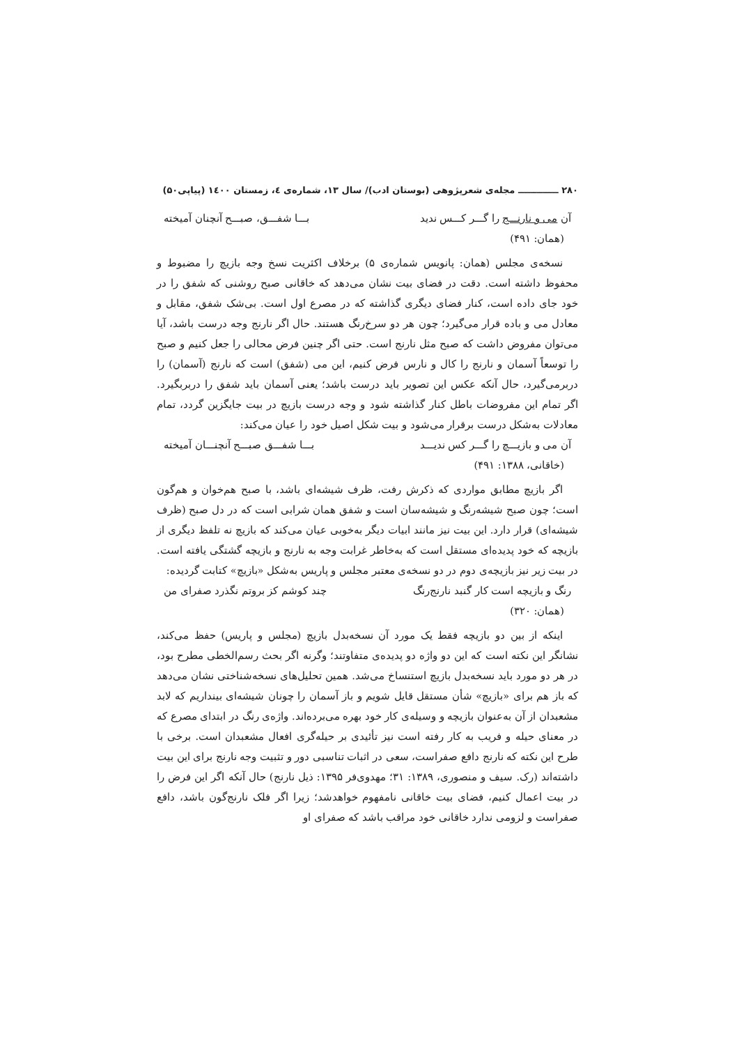۲۸۰ ـــــــــــــ مجله‌ی شعرپژوهی (بوستان ادب)/ سال ۱۳، شماره‌ی ٤، زمستان ۱٤۰۰ (پیاپی۵۰)
آن می و نارنـــج را گـــر کـــس ندید بـــا شفـــق، صبـــح آنچنان آمیخته
(همان: ۴۹۱)
نسخه‌ی مجلس (همان: پانویس شماره‌ی ۵) برخلاف اکثریت نسخ وجه بازیچ را مضبوط و محفوظ داشته است. دقت در فضای بیت نشان می‌دهد که خاقانی صبح روشنی که شفق را در خود جای داده است، کنار فضای دیگری گذاشته که در مصرع اول است. بی‌شک شفق، مقابل و معادل می و باده قرار می‌گیرد؛ چون هر دو سرخ‌رنگ هستند. حال اگر نارنج وجه درست باشد، آیا می‌توان مفروض داشت که صبح مثل نارنج است. حتی اگر چنین فرض محالی را جعل کنیم و صبح را توسعاً آسمان و نارنج را کال و نارس فرض کنیم، این می (شفق) است که نارنج (آسمان) را دربرمی‌گیرد، حال آنکه عکس این تصویر باید درست باشد؛ یعنی آسمان باید شفق را دربربگیرد. اگر تمام این مفروضات باطل کنار گذاشته شود و وجه درست بازیچ در بیت جایگزین گردد، تمام معادلات به‌شکل درست برقرار می‌شود و بیت شکل اصیل خود را عیان می‌کند:
آن می و بازیـــچ را گـــر کس ندیـــد بـــا شفـــق صبـــح آنچنـــان آمیخته
(خاقانی، ۱۳۸۸: ۴۹۱)
اگر بازیچ مطابق مواردی که ذکرش رفت، ظرف شیشه‌ای باشد، با صبح هم‌خوان و هم‌گون است؛ چون صبح شیشه‌رنگ و شیشه‌سان است و شفق همان شرابی است که در دل صبح (ظرف شیشه‌ای) قرار دارد. این بیت نیز مانند ابیات دیگر به‌خوبی عیان می‌کند که بازیچ نه تلفظ دیگری از بازیچه که خود پدیده‌ای مستقل است که به‌خاطر غرابت وجه به نارنج و بازیچه گشتگی یافته است. در بیت زیر نیز بازیچه‌ی دوم در دو نسخه‌ی معتبر مجلس و پاریس به‌شکل «بازیچ» کتابت گردیده:
رنگ و بازیچه است کار گنبد نارنج‌رنگ چند کوشم کز بروتم نگذرد صفرای من
(همان: ۳۲۰)
اینکه از بین دو بازیچه فقط یک مورد آن نسخه‌بدل بازیچ (مجلس و پاریس) حفظ می‌کند، نشانگر این نکته است که این دو واژه دو پدیده‌ی متفاوتند؛ وگرنه اگر بحث رسم‌الخطی مطرح بود، در هر دو مورد باید نسخه‌بدل بازیچ استنساخ می‌شد. همین تحلیل‌های نسخه‌شناختی نشان می‌دهد که باز هم برای «بازیچ» شأن مستقل قایل شویم و باز آسمان را چونان شیشه‌ای بینداریم که لابد مشعبدان از آن به‌عنوان بازیچه و وسیله‌ی کار خود بهره می‌برده‌اند. واژه‌ی رنگ در ابتدای مصرع که در معنای حیله و فریب به کار رفته است نیز تأئیدی بر حیله‌گری افعال مشعبدان است. برخی با طرح این نکته که نارنج دافع صفراست، سعی در اثبات تناسبی دور و تثبیت وجه نارنج برای این بیت داشته‌اند (رک. سیف و منصوری، ۱۳۸۹: ۳۱؛ مهدوی‌فر ۱۳۹۵: ذیل نارنج) حال آنکه اگر این فرض را در بیت اعمال کنیم، فضای بیت خاقانی نامفهوم خواهدشد؛ زیرا اگر فلک نارنج‌گون باشد، دافع صفراست و لزومی ندارد خاقانی خود مراقب باشد که صفرای او